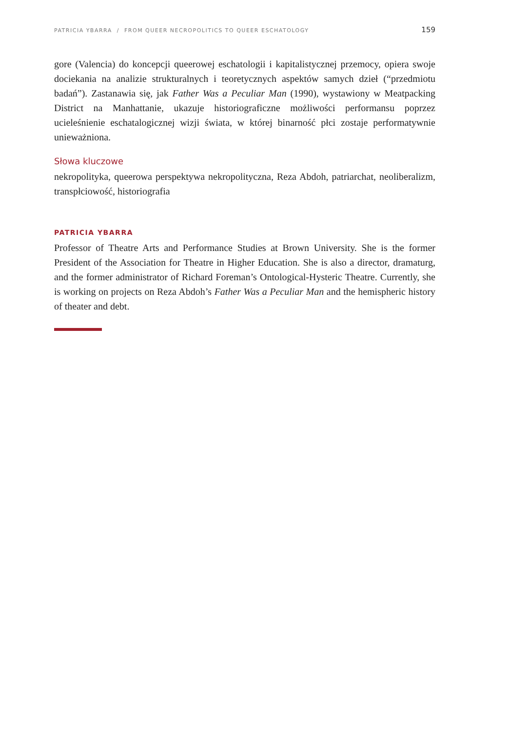PATRICIA YBARRA / FROM QUEER NECROPOLITICS TO QUEER ESCHATOLOGY 159
gore (Valencia) do koncepcji queerowej eschatologii i kapitalistycznej przemocy, opiera swoje dociekania na analizie strukturalnych i teoretycznych aspektów samych dzieł (“przedmiotu badań”). Zastanawia się, jak Father Was a Peculiar Man (1990), wystawiony w Meatpacking District na Manhattanie, ukazuje historiograficzne możliwości performansu poprzez ucieleśnienie eschatalogicznej wizji świata, w której binarność płci zostaje performatywnie unieważniona.
Słowa kluczowe
nekropolityka, queerowa perspektywa nekropolityczna, Reza Abdoh, patriarchat, neoliberalizm, transpłciowość, historiografia
PATRICIA YBARRA
Professor of Theatre Arts and Performance Studies at Brown University. She is the former President of the Association for Theatre in Higher Education. She is also a director, dramaturg, and the former administrator of Richard Foreman’s Ontological-Hysteric Theatre. Currently, she is working on projects on Reza Abdoh’s Father Was a Peculiar Man and the hemispheric history of theater and debt.